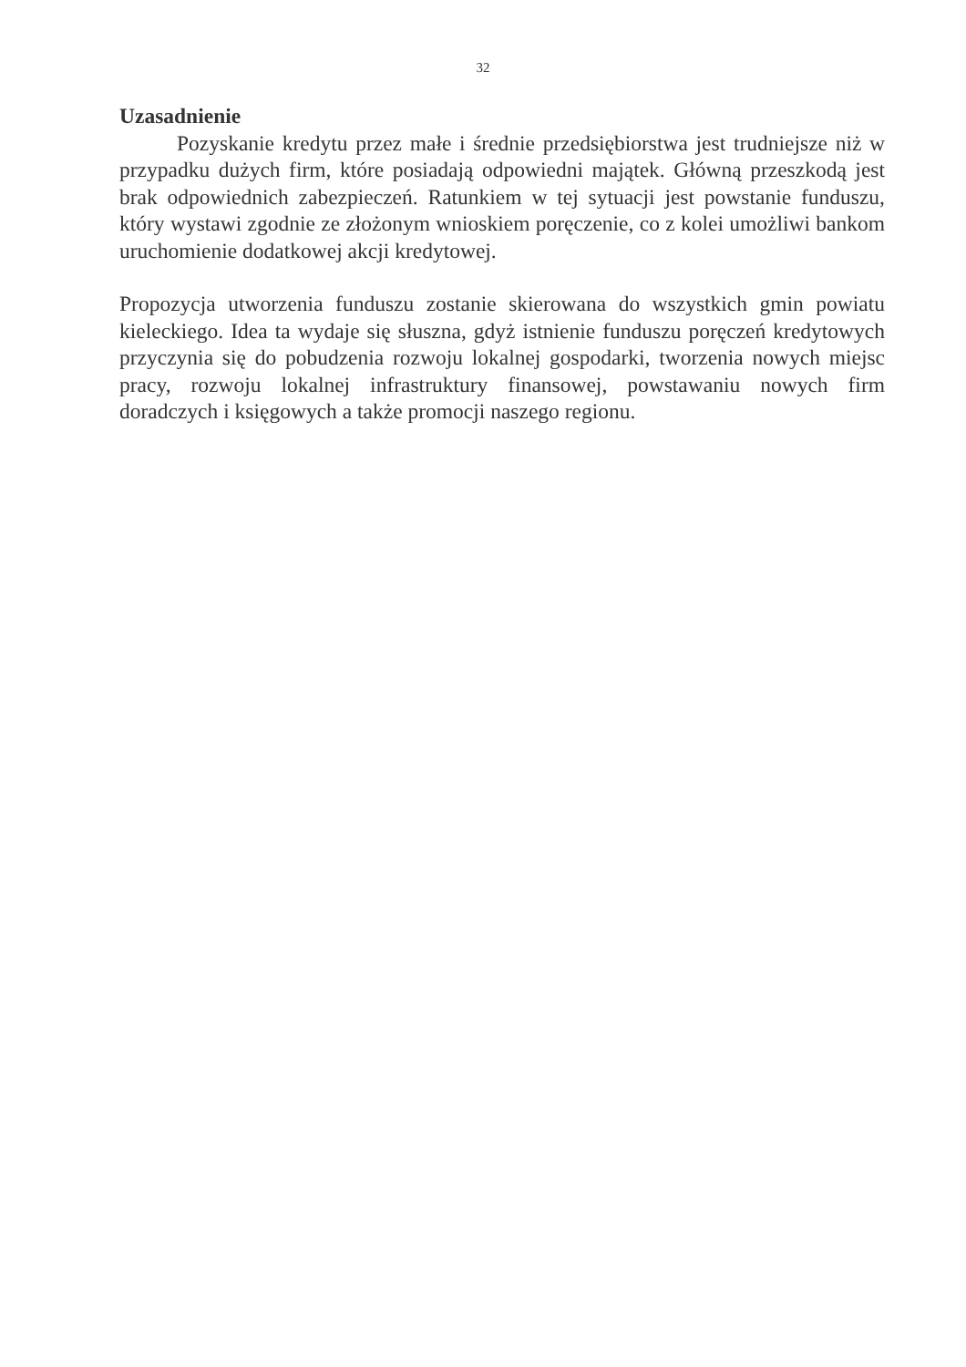32
Uzasadnienie
Pozyskanie kredytu przez małe i średnie przedsiębiorstwa jest trudniejsze niż w przypadku dużych firm, które posiadają odpowiedni majątek. Główną przeszkodą jest brak odpowiednich zabezpieczeń. Ratunkiem w tej sytuacji jest powstanie funduszu, który wystawi zgodnie ze złożonym wnioskiem poręczenie, co z kolei umożliwi bankom uruchomienie dodatkowej akcji kredytowej.
Propozycja utworzenia funduszu zostanie skierowana do wszystkich gmin powiatu kieleckiego. Idea ta wydaje się słuszna, gdyż istnienie funduszu poręczeń kredytowych przyczynia się do pobudzenia rozwoju lokalnej gospodarki, tworzenia nowych miejsc pracy, rozwoju lokalnej infrastruktury finansowej, powstawaniu nowych firm doradczych i księgowych a także promocji naszego regionu.